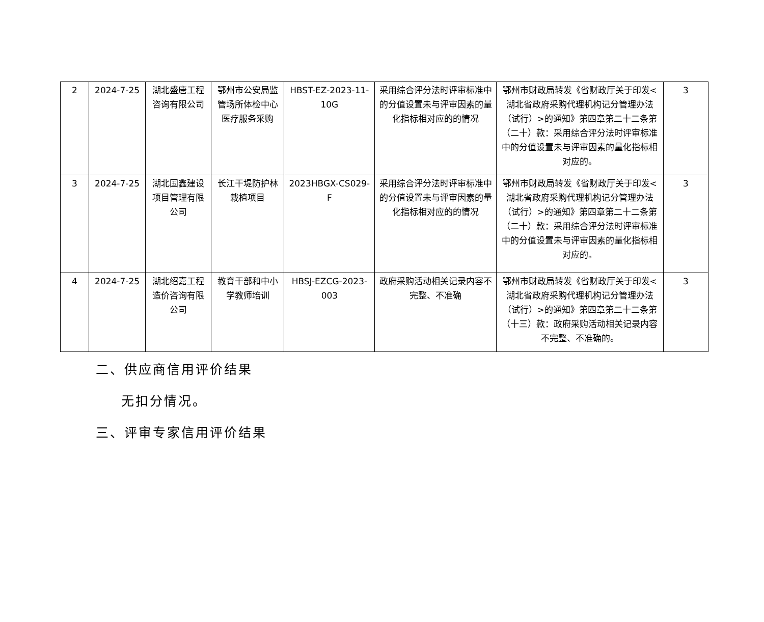| 2 | 2024-7-25 | 湖北盛唐工程咨询有限公司 | 鄂州市公安局监管场所体检中心医疗服务采购 | HBST-EZ-2023-11-10G | 采用综合评分法时评审标准中的分值设置未与评审因素的量化指标相对应的的情况 | 鄂州市财政局转发《省财政厅关于印发<湖北省政府采购代理机构记分管理办法（试行）>的通知》第四章第二十二条第（二十）款：采用综合评分法时评审标准中的分值设置未与评审因素的量化指标相对应的。 | 3 |
| 3 | 2024-7-25 | 湖北国鑫建设项目管理有限公司 | 长江干堤防护林栽植项目 | 2023HBGX-CS029-F | 采用综合评分法时评审标准中的分值设置未与评审因素的量化指标相对应的的情况 | 鄂州市财政局转发《省财政厅关于印发<湖北省政府采购代理机构记分管理办法（试行）>的通知》第四章第二十二条第（二十）款：采用综合评分法时评审标准中的分值设置未与评审因素的量化指标相对应的。 | 3 |
| 4 | 2024-7-25 | 湖北绍嘉工程造价咨询有限公司 | 教育干部和中小学教师培训 | HBSJ-EZCG-2023-003 | 政府采购活动相关记录内容不完整、不准确 | 鄂州市财政局转发《省财政厅关于印发<湖北省政府采购代理机构记分管理办法（试行）>的通知》第四章第二十二条第（十三）款：政府采购活动相关记录内容不完整、不准确的。 | 3 |
二、供应商信用评价结果
无扣分情况。
三、评审专家信用评价结果